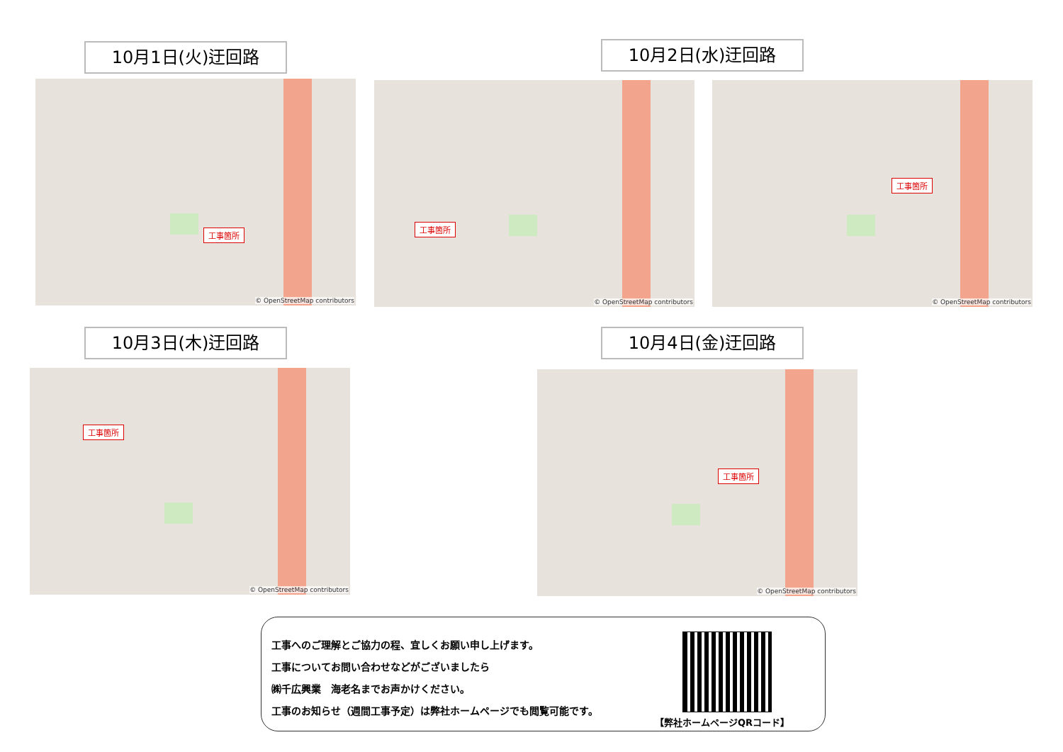10月1日(火)迂回路
工事箇所
© OpenStreetMap contributors
10月2日(水)迂回路
工事箇所
© OpenStreetMap contributors
工事箇所
© OpenStreetMap contributors
10月3日(木)迂回路
工事箇所
© OpenStreetMap contributors
10月4日(金)迂回路
工事箇所
© OpenStreetMap contributors
工事へのご理解とご協力の程、宜しくお願い申し上げます。
工事についてお問い合わせなどがございましたら
㈱千広興業　海老名までお声かけください。
工事のお知らせ（週間工事予定）は弊社ホームページでも閲覧可能です。
【弊社ホームページQRコード】